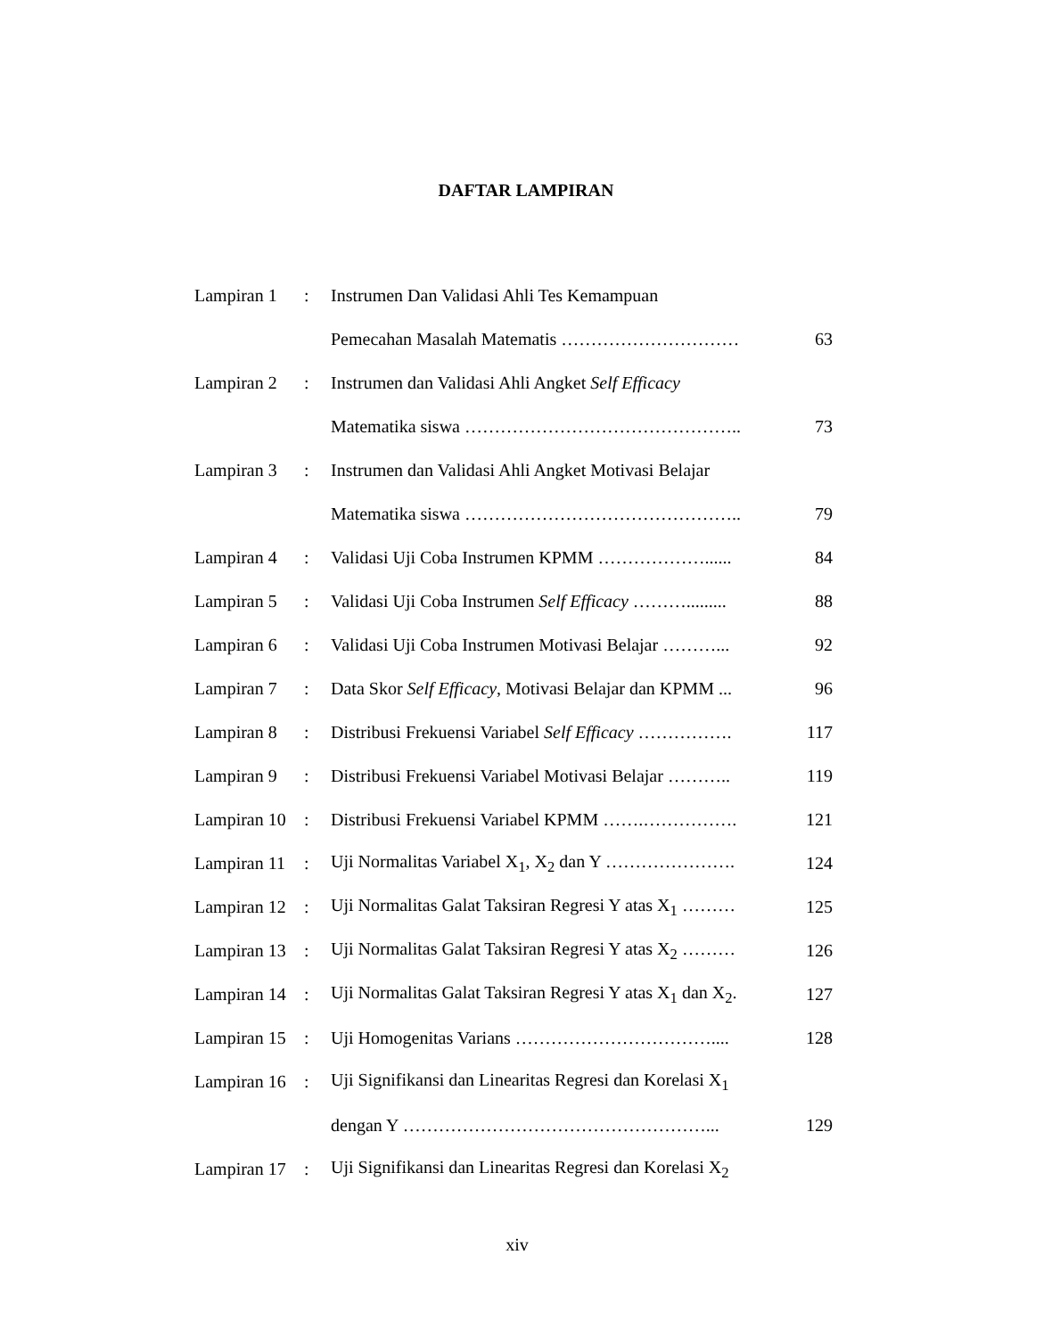DAFTAR LAMPIRAN
| Lampiran 1 | : | Instrumen Dan Validasi Ahli Tes Kemampuan | |
| | | Pemecahan Masalah Matematis ………………………… | 63 |
| Lampiran 2 | : | Instrumen dan Validasi Ahli Angket Self Efficacy | |
| | | Matematika siswa ……………………………………….. | 73 |
| Lampiran 3 | : | Instrumen dan Validasi Ahli Angket Motivasi Belajar | |
| | | Matematika siswa ……………………………………….. | 79 |
| Lampiran 4 | : | Validasi Uji Coba Instrumen KPMM ………………...... | 84 |
| Lampiran 5 | : | Validasi Uji Coba Instrumen Self Efficacy ………......... | 88 |
| Lampiran 6 | : | Validasi Uji Coba Instrumen Motivasi Belajar ………... | 92 |
| Lampiran 7 | : | Data Skor Self Efficacy , Motivasi Belajar dan KPMM ... | 96 |
| Lampiran 8 | : | Distribusi Frekuensi Variabel Self Efficacy ……………. | 117 |
| Lampiran 9 | : | Distribusi Frekuensi Variabel Motivasi Belajar ……….. | 119 |
| Lampiran 10 | : | Distribusi Frekuensi Variabel KPMM …….……………. | 121 |
| Lampiran 11 | : | Uji Normalitas Variabel X<sub>1</sub>, X<sub>2</sub> dan Y …………………. | 124 |
| Lampiran 12 | : | Uji Normalitas Galat Taksiran Regresi Y atas X<sub>1</sub> ……… | 125 |
| Lampiran 13 | : | Uji Normalitas Galat Taksiran Regresi Y atas X<sub>2</sub> ……… | 126 |
| Lampiran 14 | : | Uji Normalitas Galat Taksiran Regresi Y atas X<sub>1</sub> dan X<sub>2</sub>. | 127 |
| Lampiran 15 | : | Uji Homogenitas Varians …………………………….... | 128 |
| Lampiran 16 | : | Uji Signifikansi dan Linearitas Regresi dan Korelasi X<sub>1</sub> | |
| | | dengan Y ……………………………………………... | 129 |
| Lampiran 17 | : | Uji Signifikansi dan Linearitas Regresi dan Korelasi X<sub>2</sub> | |
xiv